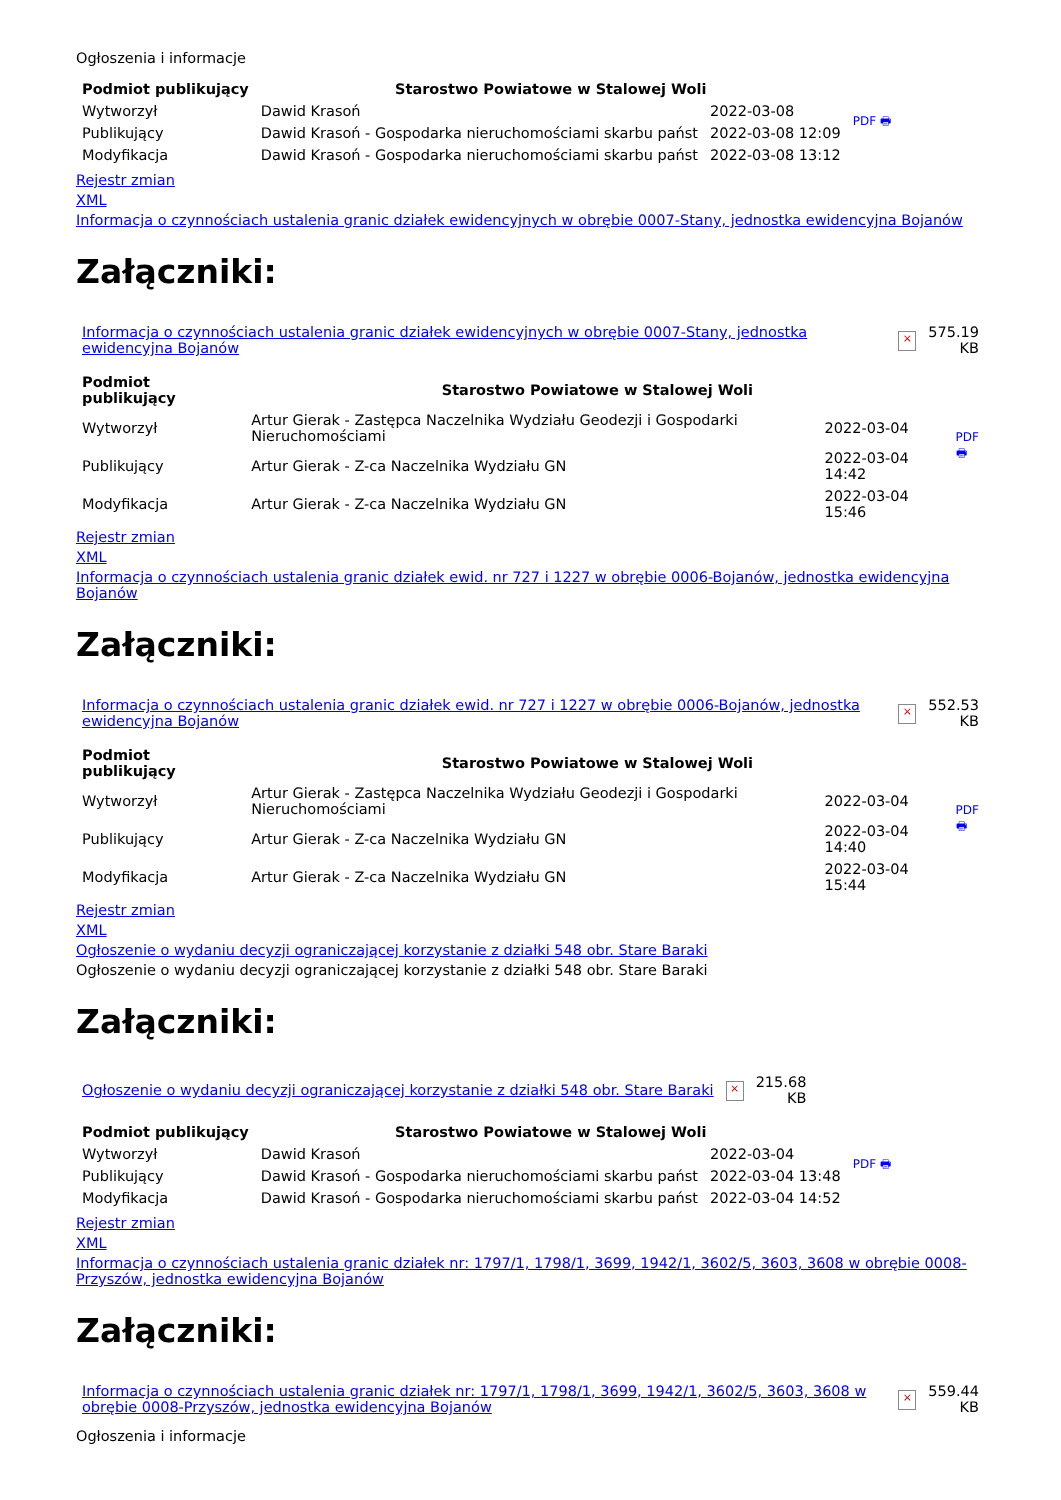Ogłoszenia i informacje
| Podmiot publikujący | Starostwo Powiatowe w Stalowej Woli | | PDF 🖶 |
| Wytworzył | Dawid Krasoń | 2022-03-08 | |
| Publikujący | Dawid Krasoń - Gospodarka nieruchomościami skarbu państ | 2022-03-08 12:09 | |
| Modyfikacja | Dawid Krasoń - Gospodarka nieruchomościami skarbu państ | 2022-03-08 13:12 | |
Rejestr zmian
XML
Informacja o czynnościach ustalenia granic działek ewidencyjnych w obrębie 0007-Stany, jednostka ewidencyjna Bojanów
Załączniki:
| Informacja o czynnościach ustalenia granic działek ewidencyjnych w obrębie 0007-Stany, jednostka ewidencyjna Bojanów | × | 575.19 KB |
| Podmiot publikujący | Starostwo Powiatowe w Stalowej Woli | | PDF 🖶 |
| Wytworzył | Artur Gierak - Zastępca Naczelnika Wydziału Geodezji i Gospodarki Nieruchomościami | 2022-03-04 | |
| Publikujący | Artur Gierak - Z-ca Naczelnika Wydziału GN | 2022-03-04 14:42 | |
| Modyfikacja | Artur Gierak - Z-ca Naczelnika Wydziału GN | 2022-03-04 15:46 | |
Rejestr zmian
XML
Informacja o czynnościach ustalenia granic działek ewid. nr 727 i 1227 w obrębie 0006-Bojanów, jednostka ewidencyjna Bojanów
Załączniki:
| Informacja o czynnościach ustalenia granic działek ewid. nr 727 i 1227 w obrębie 0006-Bojanów, jednostka ewidencyjna Bojanów | × | 552.53 KB |
| Podmiot publikujący | Starostwo Powiatowe w Stalowej Woli | | PDF 🖶 |
| Wytworzył | Artur Gierak - Zastępca Naczelnika Wydziału Geodezji i Gospodarki Nieruchomościami | 2022-03-04 | |
| Publikujący | Artur Gierak - Z-ca Naczelnika Wydziału GN | 2022-03-04 14:40 | |
| Modyfikacja | Artur Gierak - Z-ca Naczelnika Wydziału GN | 2022-03-04 15:44 | |
Rejestr zmian
XML
Ogłoszenie o wydaniu decyzji ograniczającej korzystanie z działki 548 obr. Stare Baraki
Ogłoszenie o wydaniu decyzji ograniczającej korzystanie z działki 548 obr. Stare Baraki
Załączniki:
| Ogłoszenie o wydaniu decyzji ograniczającej korzystanie z działki 548 obr. Stare Baraki | × | 215.68 KB |
| Podmiot publikujący | Starostwo Powiatowe w Stalowej Woli | | PDF 🖶 |
| Wytworzył | Dawid Krasoń | 2022-03-04 | |
| Publikujący | Dawid Krasoń - Gospodarka nieruchomościami skarbu państ | 2022-03-04 13:48 | |
| Modyfikacja | Dawid Krasoń - Gospodarka nieruchomościami skarbu państ | 2022-03-04 14:52 | |
Rejestr zmian
XML
Informacja o czynnościach ustalenia granic działek nr: 1797/1, 1798/1, 3699, 1942/1, 3602/5, 3603, 3608 w obrębie 0008-Przyszów, jednostka ewidencyjna Bojanów
Załączniki:
| Informacja o czynnościach ustalenia granic działek nr: 1797/1, 1798/1, 3699, 1942/1, 3602/5, 3603, 3608 w obrębie 0008-Przyszów, jednostka ewidencyjna Bojanów | × | 559.44 KB |
Ogłoszenia i informacje